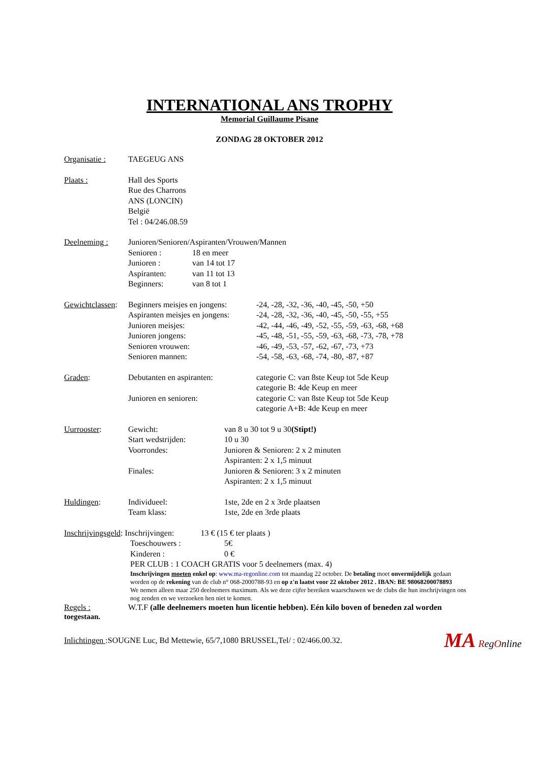INTERNATIONAL ANS TROPHY
Memorial Guillaume Pisane
ZONDAG 28 OKTOBER 2012
Organisatie : TAEGEUG ANS
Plaats : Hall des Sports
Rue des Charrons
ANS (LONCIN)
België
Tel : 04/246.08.59
Deelneming : Junioren/Senioren/Aspiranten/Vrouwen/Mannen
Senioren :
Junioren :
Aspiranten:
Beginners:
18 en meer
van 14 tot 17
van 11 tot 13
van 8 tot 1
Gewichtclassen:
Beginners meisjes en jongens:
Aspiranten meisjes en jongens:
Junioren meisjes:
Junioren jongens:
Senioren vrouwen:
Senioren mannen:
-24, -28, -32, -36, -40, -45, -50, +50
-24, -28, -32, -36, -40, -45, -50, -55, +55
-42, -44, -46, -49, -52, -55, -59, -63, -68, +68
-45, -48, -51, -55, -59, -63, -68, -73, -78, +78
-46, -49, -53, -57, -62, -67, -73, +73
-54, -58, -63, -68, -74, -80, -87, +87
Graden: Debutanten en aspiranten:
Junioren en senioren:
categorie C: van 8ste Keup tot 5de Keup
categorie B: 4de Keup en meer
categorie C: van 8ste Keup tot 5de Keup
categorie A+B: 4de Keup en meer
Uurrooster: Gewicht:
Start wedstrijden:
Voorrondes:
Finales:
van 8 u 30 tot 9 u 30(Stipt!)
10 u 30
Junioren & Senioren: 2 x 2 minuten
Aspiranten: 2 x 1,5 minuut
Junioren & Senioren: 3 x 2 minuten
Aspiranten: 2 x 1,5 minuut
Huldingen: Individueel:
Team klass:
1ste, 2de en 2 x 3rde plaatsen
1ste, 2de en 3rde plaats
Inschrijvingsgeld: Inschrijvingen: 13 € (15 € ter plaats )
Toeschouwers :
Kinderen :
5€
0 €
PER CLUB : 1 COACH GRATIS voor 5 deelnemers (max. 4)
Inschrijvingen moeten enkel op: www.ma-regonline.com tot maandag 22 october. De betaling moet onvermijdelijk gedaan worden op de rekening van de club n° 068-2000788-93 en op z'n laatst voor 22 oktober 2012 . IBAN: BE 98068200078893
We nemen alleen maar 250 deelnemers maximum. Als we deze cijfer bereiken waarschuwen we de clubs die hun inschrijvingen ons nog zenden en we verzoeken hen niet te komen.
Regels : W.T.F (alle deelnemers moeten hun licentie hebben). Eén kilo boven of beneden zal worden
toegestaan.
Inlichtingen :SOUGNE Luc, Bd Mettewie, 65/7,1080 BRUSSEL,Tel/ : 02/466.00.32.
MA RegOnline